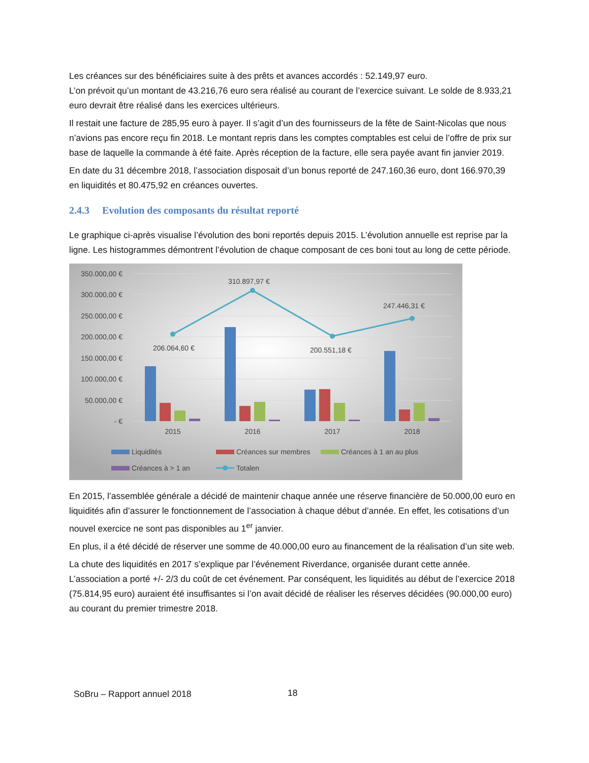Les créances sur des bénéficiaires suite à des prêts et avances accordés : 52.149,97 euro.
L’on prévoit qu’un montant de 43.216,76 euro sera réalisé au courant de l’exercice suivant. Le solde de 8.933,21 euro devrait être réalisé dans les exercices ultérieurs.
Il restait une facture de 285,95 euro à payer. Il s’agit d’un des fournisseurs de la fête de Saint-Nicolas que nous n’avions pas encore reçu fin 2018. Le montant repris dans les comptes comptables est celui de l’offre de prix sur base de laquelle la commande à été faite. Après réception de la facture, elle sera payée avant fin janvier 2019.
En date du 31 décembre 2018, l’association disposait d’un bonus reporté de 247.160,36 euro, dont 166.970,39 en liquidités et 80.475,92 en créances ouvertes.
2.4.3 Evolution des composants du résultat reporté
Le graphique ci-après visualise l’évolution des boni reportés depuis 2015. L’évolution annuelle est reprise par la ligne. Les histogrammes démontrent l’évolution de chaque composant de ces boni tout au long de cette période.
350.000,00 €
300.000,00 €
250.000,00 €
200.000,00 €
150.000,00 €
100.000,00 €
50.000,00 €
- €
206.064,60 €
310.897,97 €
200.551,18 €
247.446,31 €
2015
2016
2017
2018
Liquidités
Créances sur membres
Créances à 1 an au plus
Créances à > 1 an
Totalen
En 2015, l’assemblée générale a décidé de maintenir chaque année une réserve financière de 50.000,00 euro en liquidités afin d’assurer le fonctionnement de l’association à chaque début d’année. En effet, les cotisations d’un nouvel exercice ne sont pas disponibles au 1<sup>er</sup> janvier.
En plus, il a été décidé de réserver une somme de 40.000,00 euro au financement de la réalisation d’un site web.
La chute des liquidités en 2017 s’explique par l’événement Riverdance, organisée durant cette année. L’association a porté +/- 2/3 du coût de cet événement. Par conséquent, les liquidités au début de l’exercice 2018 (75.814,95 euro) auraient été insuffisantes si l’on avait décidé de réaliser les réserves décidées (90.000,00 euro) au courant du premier trimestre 2018.
SoBru – Rapport annuel 2018 18